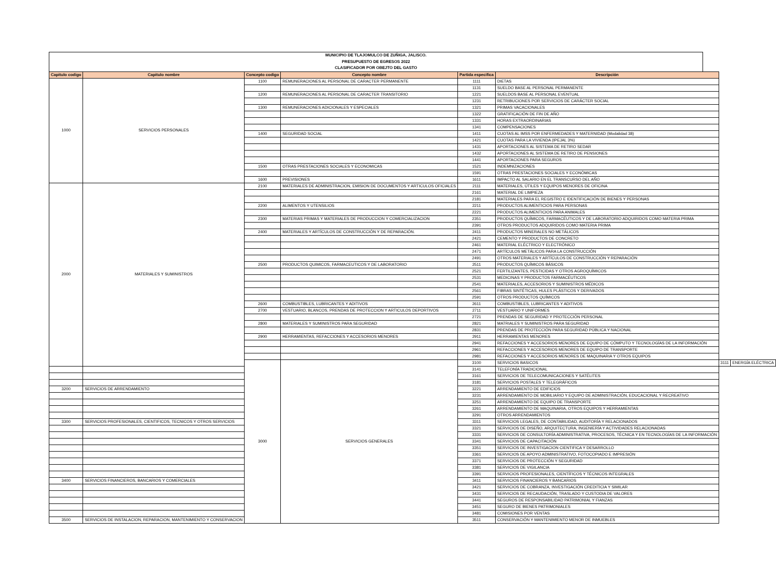MUNICIPIO DE TLAJOMULCO DE ZUÑIGA, JALISCO.
PRESUPUESTO DE EGRESOS 2022
CLASIFICADOR POR OBEJTO DEL GASTO
| Capitulo codigo | Capitulo nombre | Concepto codigo | Concepto nombre | Partida especifica | Descripción | | |
| --- | --- | --- | --- | --- | --- | --- | --- |
| 1000 | SERVICIOS PERSONALES | 1100 | REMUNERACIONES AL PERSONAL DE CARACTER PERMANENTE | 1111 | DIETAS | | |
| | | | | 1131 | SUELDO BASE AL PERSONAL PERMANENTE | | |
| | | 1200 | REMUNERACIONES AL PERSONAL DE CARACTER TRANSITORIO | 1221 | SUELDOS BASE AL PERSONAL EVENTUAL | | |
| | | | | 1231 | RETRIBUCIONES POR SERVICIOS DE CARÁCTER SOCIAL | | |
| | | 1300 | REMUNERACIONES ADICIONALES Y ESPECIALES | 1321 | PRIMAS VACACIONALES | | |
| | | | | 1322 | GRATIFICACIÓN DE FIN DE AÑO | | |
| | | | | 1331 | HORAS EXTRAORDINARIAS | | |
| | | | | 1341 | COMPENSACIONES | | |
| | | 1400 | SEGURIDAD SOCIAL | 1411 | CUOTAS AL IMSS POR ENFERMEDADES Y MATERNIDAD (Modalidad 38) | | |
| | | | | 1421 | CUOTAS PARA LA VIVIENDA (IPEJAL 3%) | | |
| | | | | 1431 | APORTACIONES AL SISTEMA DE RETIRO SEDAR | | |
| | | | | 1432 | APORTACIONES AL SISTEMA DE RETIRO DE PENSIONES | | |
| | | | | 1441 | APORTACIONES PARA SEGUROS | | |
| | | 1500 | OTRAS PRESTACIONES SOCIALES Y ECONOMICAS | 1521 | INDEMNIZACIONES | | |
| | | | | 1591 | OTRAS PRESTACIONES SOCIALES Y ECONÓMICAS | | |
| | | 1600 | PREVISIONES | 1611 | IMPACTO AL SALARIO EN EL TRANSCURSO DEL AÑO | | |
| 2000 | MATERIALES Y SUMINISTROS | 2100 | MATERIALES DE ADMINISTRACION, EMISION DE DOCUMENTOS Y ARTICULOS OFICIALES | 2111 | MATERIALES, ÚTILES Y EQUIPOS MENORES DE OFICINA | | |
| | | | | 2161 | MATERIAL DE LIMPIEZA | | |
| | | | | 2181 | MATERIALES PARA EL REGISTRO E IDENTIFICACIÓN DE BIENES Y PERSONAS | | |
| | | 2200 | ALIMENTOS Y UTENSILIOS | 2211 | PRODUCTOS ALIMENTICIOS PARA PERSONAS | | |
| | | | | 2221 | PRODUCTOS ALIMENTICIOS PARA ANIMALES | | |
| | | 2300 | MATERIAS PRIMAS Y MATERIALES DE PRODUCCION Y COMERCIALIZACION | 2351 | PRODUCTOS QUÍMICOS, FARMACÉUTICOS Y DE LABORATORIO ADQUIRIDOS COMO MATERIA PRIMA | | |
| | | | | 2391 | OTROS PRODUCTOS ADQUIRIDOS COMO MATERIA PRIMA | | |
| | | 2400 | MATERIALES Y ARTÍCULOS DE CONSTRUCCIÓN Y DE REPARACIÓN. | 2411 | PRODUCTOS MINERALES NO METÁLICOS | | |
| | | | | 2421 | CEMENTO Y PRODUCTOS DE CONCRETO | | |
| | | | | 2461 | MATERIAL ELÉCTRICO Y ELECTRÓNICO | | |
| | | | | 2471 | ARTÍCULOS METÁLICOS PARA LA CONSTRUCCIÓN | | |
| | | | | 2491 | OTROS MATERIALES Y ARTÍCULOS DE CONSTRUCCIÓN Y REPARACIÓN | | |
| | | 2500 | PRODUCTOS QUIMICOS, FARMACEUTICOS Y DE LABORATORIO | 2511 | PRODUCTOS QUÍMICOS BÁSICOS | | |
| | | | | 2521 | FERTILIZANTES, PESTICIDAS Y OTROS AGROQUÍMICOS | | |
| | | | | 2531 | MEDICINAS Y PRODUCTOS FARMACÉUTICOS | | |
| | | | | 2541 | MATERIALES, ACCESORIOS Y SUMINISTROS MÉDICOS | | |
| | | | | 2561 | FIBRAS SINTÉTICAS, HULES PLÁSTICOS Y DERIVADOS | | |
| | | | | 2591 | OTROS PRODUCTOS QUÍMICOS | | |
| | | 2600 | COMBUSTIBLES, LUBRICANTES Y ADITIVOS | 2611 | COMBUSTIBLES, LUBRICANTES Y ADITIVOS | | |
| | | 2700 | VESTUARIO, BLANCOS, PRENDAS DE PROTECCION Y ARTICULOS DEPORTIVOS | 2711 | VESTUARIO Y UNIFORMES | | |
| | | | | 2721 | PRENDAS DE SEGURIDAD Y PROTECCIÓN PERSONAL | | |
| | | 2800 | MATERIALES Y SUMINISTROS PARA SEGURIDAD | 2821 | MATRIALES Y SUMINISTROS PARA SEGURIDAD | | |
| | | | | 2831 | PRENDAS DE PROTECCIÓN PARA SEGURIDAD PÚBLICA Y NACIONAL | | |
| | | 2900 | HERRAMIENTAS, REFACCIONES Y ACCESORIOS MENORES | 2911 | HERRAMIENTAS MENORES | | |
| | | | | 2941 | REFACCIONES Y ACCESORIOS MENORES DE EQUIPO DE CÓMPUTO Y TECNOLOGÍAS DE LA INFORMACIÓN | | |
| | | | | 2961 | REFACCIONES Y ACCESORIOS MENORES DE EQUIPO DE TRANSPORTE | | |
| | | | | 2981 | REFACCIONES Y ACCESORIOS MENORES DE MAQUINARIA Y OTROS EQUIPOS | | |
| | | 3000 | SERVICIOS GENERALES | 3100 | SERVICIOS BASICOS | 3111 | ENERGÍA ELÉCTRICA |
| | | | | 3141 | TELEFONÍA TRADICIONAL | | |
| | | | | 3161 | SERVICIOS DE TELECOMUNICACIONES Y SATÉLITES | | |
| | | | | 3181 | SERVICIOS POSTALES Y TELEGRÁFICOS | | |
| 3200 | SERVICIOS DE ARRENDAMIENTO | | | 3221 | ARRENDAMIENTO DE EDIFICIOS | | |
| | | | | 3231 | ARRENDAMIENTO DE MOBILIARIO Y EQUIPO DE ADMINISTRACIÓN, EDUCACIONAL Y RECREATIVO | | |
| | | | | 3251 | ARRENDAMIENTO DE EQUIPO DE TRANSPORTE | | |
| | | | | 3261 | ARRENDAMIENTO DE MAQUINARIA, OTROS EQUIPOS Y HERRAMIENTAS | | |
| | | | | 3291 | OTROS ARRENDAMIENTOS | | |
| 3300 | SERVICIOS PROFESIONALES, CIENTIFICOS, TECNICOS Y OTROS SERVICIOS | | | 3311 | SERVICIOS LEGALES, DE CONTABILIDAD, AUDITORÍA Y RELACIONADOS | | |
| | | | | 3321 | SERVICIOS DE DISEÑO, ARQUITECTURA, INGENIERÍA Y ACTIVIDADES RELACIONADAS | | |
| | | | | 3331 | SERVICIOS DE CONSULTORÍA ADMINISTRATIVA, PROCESOS, TÉCNICA Y EN TECNOLOGÍAS DE LA INFORMACIÓN | | |
| | | | | 3341 | SERVICIOS DE CAPACITACIÓN | | |
| | | | | 3351 | SERVICIOS DE INVESTIGACION CIENTIFICA Y DESARROLLO | | |
| | | | | 3361 | SERVICIOS DE APOYO ADMINISTRATIVO, FOTOCOPIADO E IMPRESIÓN | | |
| | | | | 3371 | SERVICIOS DE PROTECCIÓN Y SEGURIDAD | | |
| | | | | 3381 | SERVICIOS DE VIGILANCIA | | |
| | | | | 3391 | SERVICIOS PROFESIONALES, CIENTÍFICOS Y TÉCNICOS INTEGRALES | | |
| 3400 | SERVICIOS FINANCIEROS, BANCARIOS Y COMERCIALES | | | 3411 | SERVICIOS FINANCIEROS Y BANCARIOS | | |
| | | | | 3421 | SERVICIOS DE COBRANZA, INVESTIGACIÓN CREDITICIA Y SIMILAR | | |
| | | | | 3431 | SERVICIOS DE RECAUDACIÓN, TRASLADO Y CUSTODIA DE VALORES | | |
| | | | | 3441 | SEGUROS DE RESPONSABILIDAD PATRIMONIAL Y FIANZAS | | |
| | | | | 3451 | SEGURO DE BIENES PATRIMONIALES | | |
| | | | | 3481 | COMISIONES POR VENTAS | | |
| 3500 | SERVICIOS DE INSTALACION, REPARACION, MANTENIMIENTO Y CONSERVACION | | | 3511 | CONSERVACIÓN Y MANTENIMIENTO MENOR DE INMUEBLES | | |